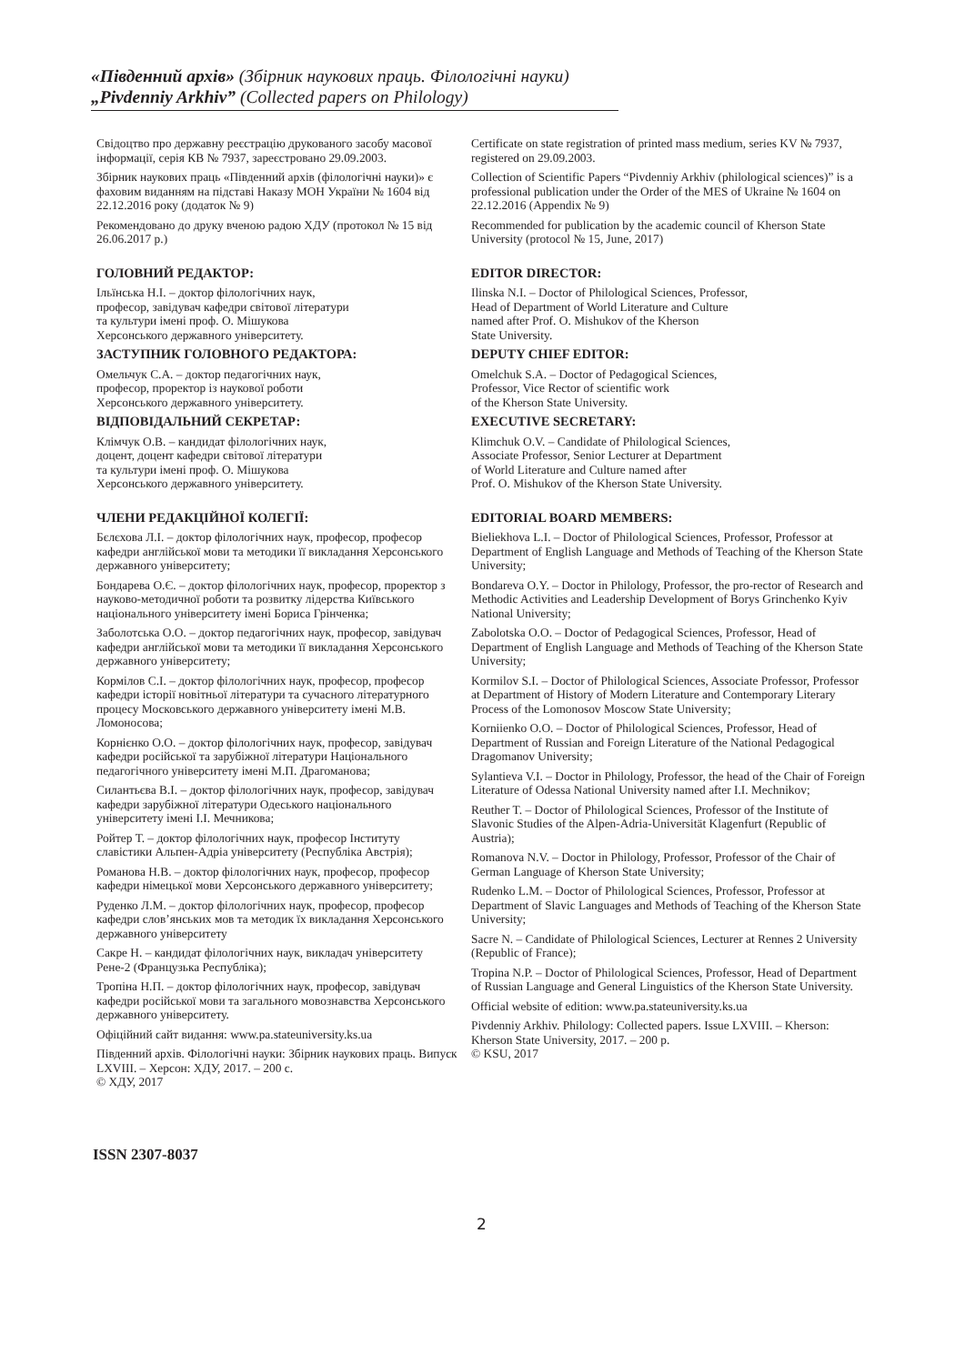«Південний архів» (Збірник наукових праць. Філологічні науки)
„Pivdenniy Arkhiv” (Collected papers on Philology)
Свідоцтво про державну реєстрацію друкованого засобу масової інформації, серія КВ № 7937, зареєстровано 29.09.2003.
Збірник наукових праць «Південний архів (філологічні науки)» є фаховим виданням на підставі Наказу МОН України № 1604 від 22.12.2016 року (додаток № 9)
Рекомендовано до друку вченою радою ХДУ (протокол № 15 від 26.06.2017 р.)
Certificate on state registration of printed mass medium, series KV № 7937, registered on 29.09.2003.
Collection of Scientific Papers “Pivdenniy Arkhiv (philological sciences)” is a professional publication under the Order of the MES of Ukraine № 1604 on 22.12.2016 (Appendix № 9)
Recommended for publication by the academic council of Kherson State University (protocol № 15, June, 2017)
ГОЛОВНИЙ РЕДАКТОР:
Ільїнська Н.І. – доктор філологічних наук,
професор, завідувач кафедри світової літератури
та культури імені проф. О. Мішукова
Херсонського державного університету.
ЗАСТУПНИК ГОЛОВНОГО РЕДАКТОРА:
Омельчук С.А. – доктор педагогічних наук,
професор, проректор із наукової роботи
Херсонського державного університету.
ВІДПОВІДАЛЬНИЙ СЕКРЕТАР:
Клімчук О.В. – кандидат філологічних наук,
доцент, доцент кафедри світової літератури
та культури імені проф. О. Мішукова
Херсонського державного університету.
EDITOR DIRECTOR:
Ilinska N.I. – Doctor of Philological Sciences, Professor,
Head of Department of World Literature and Culture
named after Prof. O. Mishukov of the Kherson
State University.
DEPUTY CHIEF EDITOR:
Omelchuk S.A. – Doctor of Pedagogical Sciences,
Professor, Vice Rector of scientific work
of the Kherson State University.
EXECUTIVE SECRETARY:
Klimchuk O.V. – Candidate of Philological Sciences,
Associate Professor, Senior Lecturer at Department
of World Literature and Culture named after
Prof. O. Mishukov of the Kherson State University.
ЧЛЕНИ РЕДАКЦІЙНОЇ КОЛЕГІЇ:
Бєлєхова Л.І. – доктор філологічних наук, професор, професор кафедри англійської мови та методики її викладання Херсонського державного університету;
Бондарева О.Є. – доктор філологічних наук, професор, проректор з науково-методичної роботи та розвитку лідерства Київського національного університету імені Бориса Грінченка;
Заболотська О.О. – доктор педагогічних наук, професор, завідувач кафедри англійської мови та методики її викладання Херсонського державного університету;
Кормілов С.І. – доктор філологічних наук, професор, професор кафедри історії новітньої літератури та сучасного літературного процесу Московського державного університету імені М.В. Ломоносова;
Корнієнко О.О. – доктор філологічних наук, професор, завідувач кафедри російської та зарубіжної літератури Національного педагогічного університету імені М.П. Драгоманова;
Силантьєва В.І. – доктор філологічних наук, професор, завідувач кафедри зарубіжної літератури Одеського національного університету імені І.І. Мечникова;
Ройтер Т. – доктор філологічних наук, професор Інституту славістики Альпен-Адріа університету (Республіка Австрія);
Романова Н.В. – доктор філологічних наук, професор, професор кафедри німецької мови Херсонського державного університету;
Руденко Л.М. – доктор філологічних наук, професор, професор кафедри слов’янських мов та методик їх викладання Херсонського державного університету
Сакре Н. – кандидат філологічних наук, викладач університету Рене-2 (Французька Республіка);
Тропіна Н.П. – доктор філологічних наук, професор, завідувач кафедри російської мови та загального мовознавства Херсонського державного університету.
Офіційний сайт видання: www.pa.stateuniversity.ks.ua
Південний архів. Філологічні науки: Збірник наукових праць. Випуск LXVIII. – Херсон: ХДУ, 2017. – 200 с.
© ХДУ, 2017
EDITORIAL BOARD MEMBERS:
Bieliekhova L.I. – Doctor of Philological Sciences, Professor, Professor at Department of English Language and Methods of Teaching of the Kherson State University;
Bondareva O.Y. – Doctor in Philology, Professor, the pro-rector of Research and Methodic Activities and Leadership Development of Borys Grinchenko Kyiv National University;
Zabolotska O.O. – Doctor of Pedagogical Sciences, Professor, Head of Department of English Language and Methods of Teaching of the Kherson State University;
Kormilov S.I. – Doctor of Philological Sciences, Associate Professor, Professor at Department of History of Modern Literature and Contemporary Literary Process of the Lomonosov Moscow State University;
Korniienko O.O. – Doctor of Philological Sciences, Professor, Head of Department of Russian and Foreign Literature of the National Pedagogical Dragomanov University;
Sylantieva V.I. – Doctor in Philology, Professor, the head of the Chair of Foreign Literature of Odessa National University named after I.I. Mechnikov;
Reuther T. – Doctor of Philological Sciences, Professor of the Institute of Slavonic Studies of the Alpen-Adria-Universität Klagenfurt (Republic of Austria);
Romanova N.V. – Doctor in Philology, Professor, Professor of the Chair of German Language of Kherson State University;
Rudenko L.M. – Doctor of Philological Sciences, Professor, Professor at Department of Slavic Languages and Methods of Teaching of the Kherson State University;
Sacre N. – Candidate of Philological Sciences, Lecturer at Rennes 2 University (Republic of France);
Tropina N.P. – Doctor of Philological Sciences, Professor, Head of Department of Russian Language and General Linguistics of the Kherson State University.
Official website of edition: www.pa.stateuniversity.ks.ua
Pivdenniy Arkhiv. Philology: Collected papers. Issue LXVIII. – Kherson: Kherson State University, 2017. – 200 p.
© KSU, 2017
ISSN 2307-8037
2